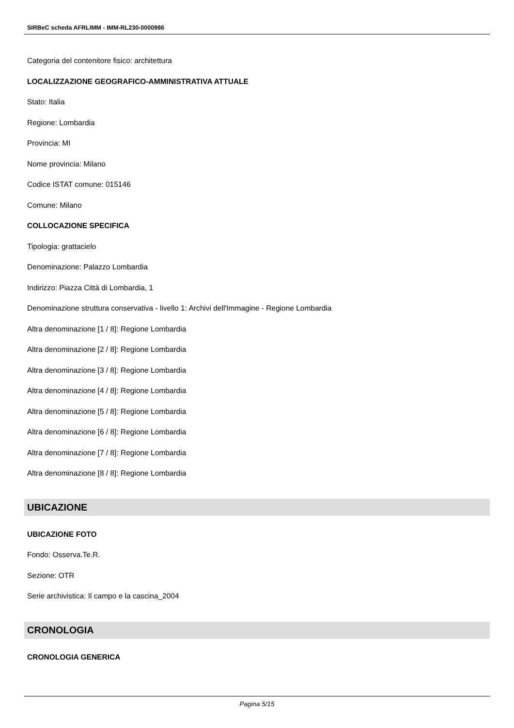SIRBeC scheda AFRLIMM - IMM-RL230-0000986
Categoria del contenitore fisico: architettura
LOCALIZZAZIONE GEOGRAFICO-AMMINISTRATIVA ATTUALE
Stato: Italia
Regione: Lombardia
Provincia: MI
Nome provincia: Milano
Codice ISTAT comune: 015146
Comune: Milano
COLLOCAZIONE SPECIFICA
Tipologia: grattacielo
Denominazione: Palazzo Lombardia
Indirizzo: Piazza Città di Lombardia, 1
Denominazione struttura conservativa - livello 1: Archivi dell'Immagine - Regione Lombardia
Altra denominazione [1 / 8]: Regione Lombardia
Altra denominazione [2 / 8]: Regione Lombardia
Altra denominazione [3 / 8]: Regione Lombardia
Altra denominazione [4 / 8]: Regione Lombardia
Altra denominazione [5 / 8]: Regione Lombardia
Altra denominazione [6 / 8]: Regione Lombardia
Altra denominazione [7 / 8]: Regione Lombardia
Altra denominazione [8 / 8]: Regione Lombardia
UBICAZIONE
UBICAZIONE FOTO
Fondo: Osserva.Te.R.
Sezione: OTR
Serie archivistica: Il campo e la cascina_2004
CRONOLOGIA
CRONOLOGIA GENERICA
Pagina 5/15